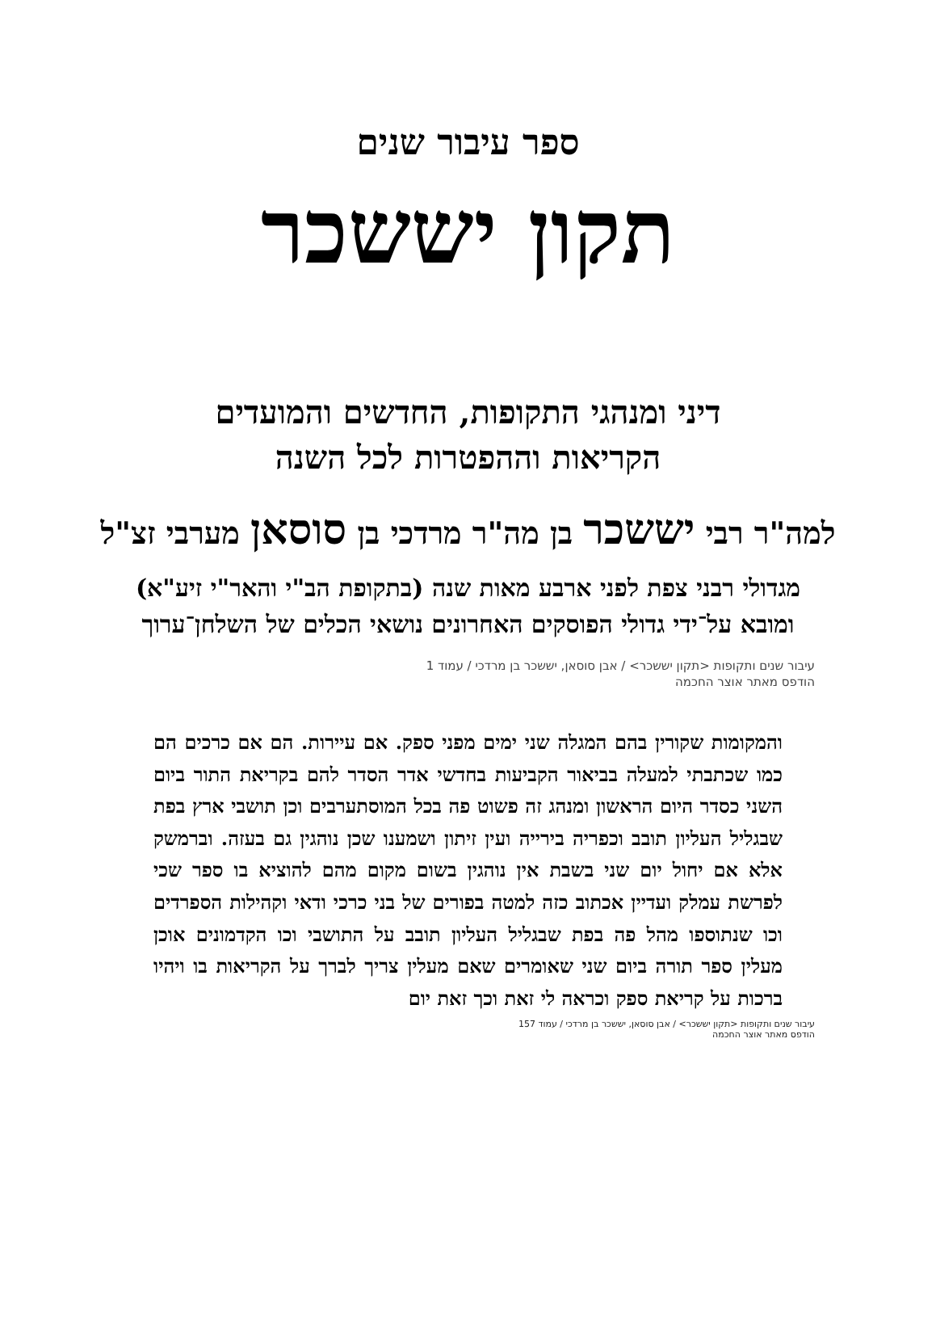ספר עיבור שנים
תקון יששכר
דיני ומנהגי התקופות, החדשים והמועדים
הקריאות וההפטרות לכל השנה
למה"ר רבי יששכר בן מה"ר מרדכי בן סוסאן מערבי זצ"ל
מגדולי רבני צפת לפני ארבע מאות שנה (בתקופת הב"י והאר"י זיע"א) ומובא על־ידי גדולי הפוסקים האחרונים נושאי הכלים של השלחן־ערוך
עיבור שנים ותקופות <תקון יששכר> / אבן סוסאן, יששכר בן מרדכי / עמוד 1
הודפס מאתר אוצר החכמה
והמקומות שקורין בהם המגלה שני ימים מפני ספק. אם עיירות. הם אם כרכים הם כמו שכתבתי למעלה בביאור הקביעות בחדשי אדר הסדר להם בקריאת התור ביום השני כסדר היום הראשון ומנהג זה פשוט פה בכל המוסתערבים וכן תושבי ארץ בפת שבגליל העליון תובב וכפריה בירייה ועין זיתון ושמענו שכן נוהגין גם בעזה. וברמשק אלא אם יחול יום שני בשבת אין נוהגין בשום מקום מהם להוציא בו ספר שכי לפרשת עמלק ועדיין אכתוב כזה למטה בפורים של בני כרכי ודאי וקהילות הספרדים וכו שנתוספו מהל פה בפת שבגליל העליון תובב על התושבי וכו הקדמונים אוכן מעלין ספר תורה ביום שני שאומרים שאם מעלין צריך לברך על הקריאות בו ויהיו ברכות על קריאת ספק וכראה לי זאת וכך זאת יום
עיבור שנים ותקופות <תקון יששכר> / אבן סוסאן, יששכר בן מרדכי / עמוד 157
הודפס מאתר אוצר החכמה